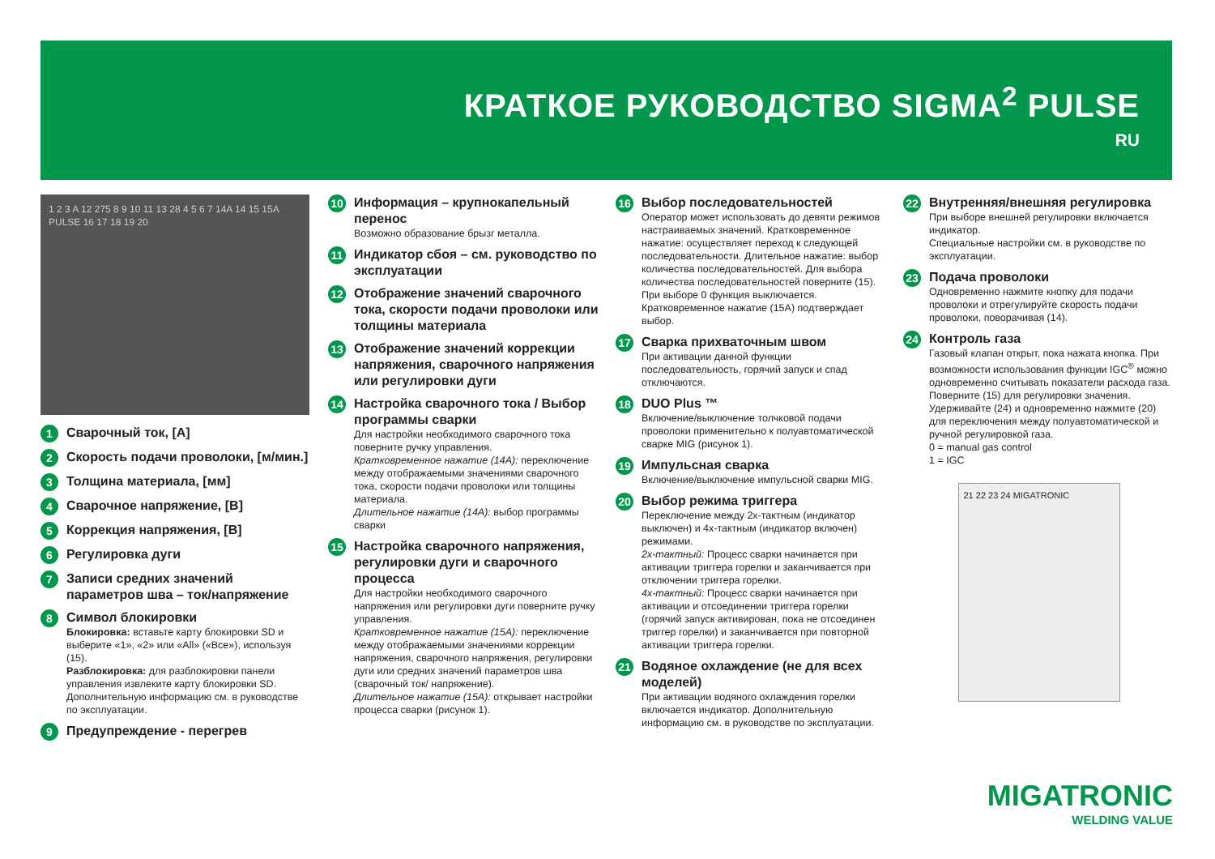КРАТКОЕ РУКОВОДСТВО SIGMA<sup>2</sup> PULSE
RU
1 2 3 A 12 275 8 9 10 11 13 28 4 5 6 7 14A 14 15 15A PULSE 16 17 18 19 20
1
Сварочный ток, [A]
2
Скорость подачи проволоки, [м/мин.]
3
Толщина материала, [мм]
4
Сварочное напряжение, [В]
5
Коррекция напряжения, [В]
6
Регулировка дуги
7
Записи средних значений параметров шва – ток/напряжение
8
Символ блокировки
Блокировка: вставьте карту блокировки SD и выберите «1», «2» или «All» («Все»), используя (15).
Разблокировка: для разблокировки панели управления извлеките карту блокировки SD. Дополнительную информацию см. в руководстве по эксплуатации.
9
Предупреждение - перегрев
10
Информация – крупнокапельный перенос
Возможно образование брызг металла.
11
Индикатор сбоя – см. руководство по эксплуатации
12
Отображение значений сварочного тока, скорости подачи проволоки или толщины материала
13
Отображение значений коррекции напряжения, сварочного напряжения или регулировки дуги
14
Настройка сварочного тока / Выбор программы сварки
Для настройки необходимого сварочного тока поверните ручку управления.
Кратковременное нажатие (14A): переключение между отображаемыми значениями сварочного тока, скорости подачи проволоки или толщины материала.
Длительное нажатие (14A): выбор программы сварки
15
Настройка сварочного напряжения, регулировки дуги и сварочного процесса
Для настройки необходимого сварочного напряжения или регулировки дуги поверните ручку управления.
Кратковременное нажатие (15A): переключение между отображаемыми значениями коррекции напряжения, сварочного напряжения, регулировки дуги или средних значений параметров шва (сварочный ток/ напряжение).
Длительное нажатие (15A): открывает настройки процесса сварки (рисунок 1).
16
Выбор последовательностей
Оператор может использовать до девяти режимов настраиваемых значений. Кратковременное нажатие: осуществляет переход к следующей последовательности. Длительное нажатие: выбор количества последовательностей. Для выбора количества последовательностей поверните (15). При выборе 0 функция выключается. Кратковременное нажатие (15A) подтверждает выбор.
17
Сварка прихваточным швом
При активации данной функции последовательность, горячий запуск и спад отключаются.
18
DUO Plus ™
Включение/выключение толчковой подачи проволоки применительно к полуавтоматической сварке MIG (рисунок 1).
19
Импульсная сварка
Включение/выключение импульсной сварки MIG.
20
Выбор режима триггера
Переключение между 2х-тактным (индикатор выключен) и 4х-тактным (индикатор включен) режимами.
2х-тактный: Процесс сварки начинается при активации триггера горелки и заканчивается при отключении триггера горелки.
4х-тактный: Процесс сварки начинается при активации и отсоединении триггера горелки (горячий запуск активирован, пока не отсоединен триггер горелки) и заканчивается при повторной активации триггера горелки.
21
Водяное охлаждение (не для всех моделей)
При активации водяного охлаждения горелки включается индикатор. Дополнительную информацию см. в руководстве по эксплуатации.
22
Внутренняя/внешняя регулировка
При выборе внешней регулировки включается индикатор.
Специальные настройки см. в руководстве по эксплуатации.
23
Подача проволоки
Одновременно нажмите кнопку для подачи проволоки и отрегулируйте скорость подачи проволоки, поворачивая (14).
24
Контроль газа
Газовый клапан открыт, пока нажата кнопка. При возможности использования функции IGC<sup>®</sup> можно одновременно считывать показатели расхода газа. Поверните (15) для регулировки значения. Удерживайте (24) и одновременно нажмите (20) для переключения между полуавтоматической и ручной регулировкой газа.
0 = manual gas control
1 = IGC
21 22 23 24 MIGATRONIC
MIGATRONIC
WELDING VALUE